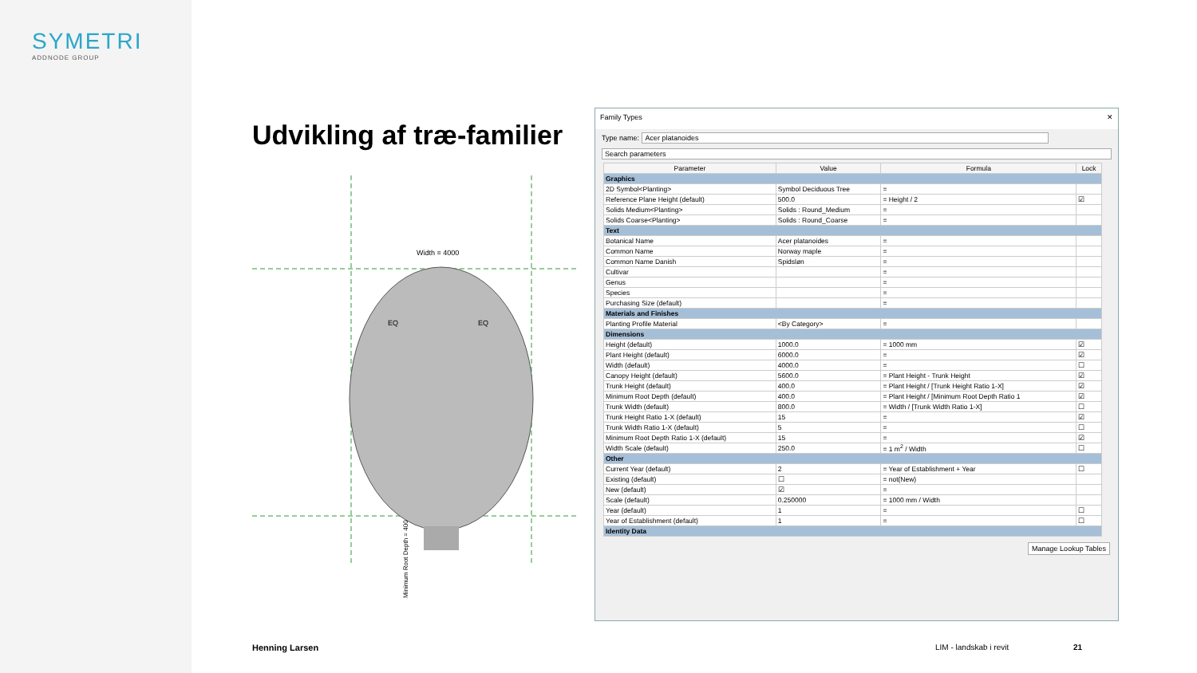SYMETRI
ADDNODE GROUP
Udvikling af træ-familier
Width = 4000
EQ
EQ
Minimum Root Depth = 400
Family Types ✕
Type name: Acer platanoides
Search parameters
| Parameter | Value | Formula | Lock |
| --- | --- | --- | --- |
| Graphics | | | |
| 2D Symbol<Planting> | Symbol Deciduous Tree | = | |
| Reference Plane Height (default) | 500.0 | = Height / 2 | ☑ |
| Solids Medium<Planting> | Solids : Round_Medium | = | |
| Solids Coarse<Planting> | Solids : Round_Coarse | = | |
| Text | | | |
| Botanical Name | Acer platanoides | = | |
| Common Name | Norway maple | = | |
| Common Name Danish | Spidsløn | = | |
| Cultivar | | = | |
| Genus | | = | |
| Species | | = | |
| Purchasing Size (default) | | = | |
| Materials and Finishes | | | |
| Planting Profile Material | <By Category> | = | |
| Dimensions | | | |
| Height (default) | 1000.0 | = 1000 mm | ☑ |
| Plant Height (default) | 6000.0 | = | ☑ |
| Width (default) | 4000.0 | = | ☐ |
| Canopy Height (default) | 5600.0 | = Plant Height - Trunk Height | ☑ |
| Trunk Height (default) | 400.0 | = Plant Height / [Trunk Height Ratio 1-X] | ☑ |
| Minimum Root Depth (default) | 400.0 | = Plant Height / [Minimum Root Depth Ratio 1 | ☑ |
| Trunk Width (default) | 800.0 | = Width / [Trunk Width Ratio 1-X] | ☐ |
| Trunk Height Ratio 1-X (default) | 15 | = | ☑ |
| Trunk Width Ratio 1-X (default) | 5 | = | ☐ |
| Minimum Root Depth Ratio 1-X (default) | 15 | = | ☑ |
| Width Scale (default) | 250.0 | = 1 m<sup>2</sup> / Width | ☐ |
| Other | | | |
| Current Year (default) | 2 | = Year of Establishment + Year | ☐ |
| Existing (default) | ☐ | = not(New) | |
| New (default) | ☑ | = | |
| Scale (default) | 0.250000 | = 1000 mm / Width | |
| Year (default) | 1 | = | ☐ |
| Year of Establishment (default) | 1 | = | ☐ |
| Identity Data | | | |
Manage Lookup Tables
Henning Larsen LIM - landskab i revit 21